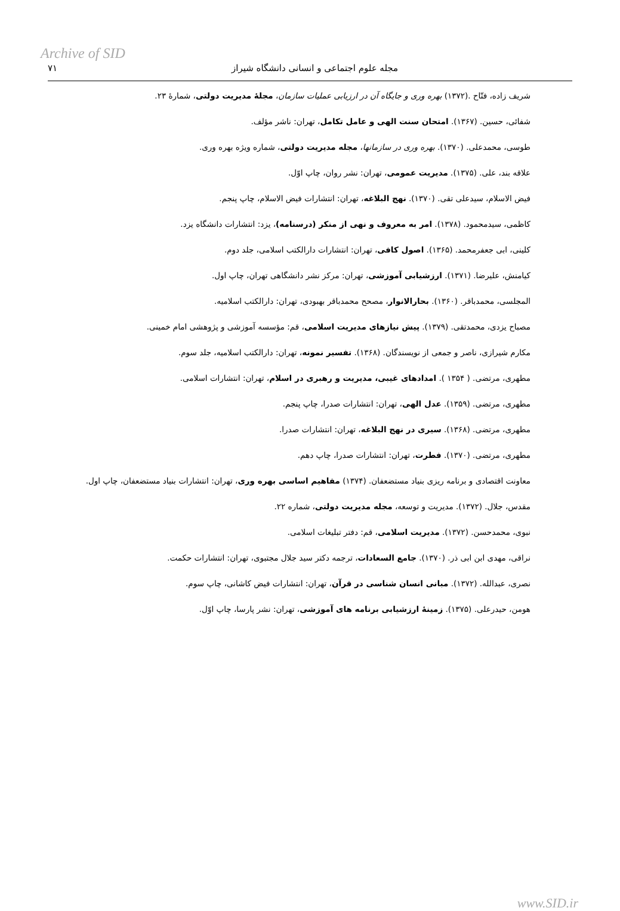Archive of SID
مجله علوم اجتماعی و انسانی دانشگاه شیراز ۷۱
شریف زاده، فتّاح .(۱۳۷۲) بهره وری و جایگاه آن در ارزیابی عملیات سازمان، مجلهٔ مدیریت دولتی، شمارهٔ ۲۳.
شفائی، حسین. (۱۳۶۷). امتحان سنت الهی و عامل تکامل، تهران: ناشر مؤلف.
طوسی، محمدعلی. (۱۳۷۰). بهره وری در سازمانها، مجله مدیریت دولتی، شماره ویژه بهره وری.
علاقه بند، علی. (۱۳۷۵). مدیریت عمومی، تهران: نشر روان، چاپ اوّل.
فیض الاسلام، سیدعلی تقی. (۱۳۷۰). نهج البلاغه، تهران: انتشارات فیض الاسلام، چاپ پنجم.
کاظمی، سیدمحمود. (۱۳۷۸). امر به معروف و نهی از منکر (درسنامه)، یزد: انتشارات دانشگاه یزد.
کلینی، ابی جعفرمحمد. (۱۳۶۵). اصول کافی، تهران: انتشارات دارالکتب اسلامی، جلد دوم.
کیامنش، علیرضا. (۱۳۷۱). ارزشیابی آموزشی، تهران: مرکز نشر دانشگاهی تهران، چاپ اول.
المجلسی، محمدباقر. (۱۳۶۰). بحارالانوار، مصحح محمدباقر بهبودی، تهران: دارالکتب اسلامیه.
مصباح یزدی، محمدتقی. (۱۳۷۹). پیش نیازهای مدیریت اسلامی، قم: مؤسسه آموزشی و پژوهشی امام خمینی.
مکارم شیرازی، ناصر و جمعی از نویسندگان. (۱۳۶۸). تفسیر نمونه، تهران: دارالکتب اسلامیه، جلد سوم.
مطهری، مرتضی. ( ۱۳۵۴ ). امدادهای غیبی، مدیریت و رهبری در اسلام، تهران: انتشارات اسلامی.
مطهری، مرتضی. (۱۳۵۹). عدل الهی، تهران: انتشارات صدرا، چاپ پنجم.
مطهری، مرتضی. (۱۳۶۸). سیری در نهج البلاغه، تهران: انتشارات صدرا.
مطهری، مرتضی. (۱۳۷۰). فطرت، تهران: انتشارات صدرا، چاپ دهم.
معاونت اقتصادی و برنامه ریزی بنیاد مستضعفان. (۱۳۷۴) مفاهیم اساسی بهره وری، تهران: انتشارات بنیاد مستضعفان، چاپ اول.
مقدس، جلال. (۱۳۷۲). مدیریت و توسعه، مجله مدیریت دولتی، شماره ۲۲.
نبوی، محمدحسن. (۱۳۷۲). مدیریت اسلامی، قم: دفتر تبلیغات اسلامی.
نراقی، مهدی ابن ابی ذر. (۱۳۷۰). جامع السعادات، ترجمه دکتر سید جلال مجتبوی، تهران: انتشارات حکمت.
نصری، عبدالله. (۱۳۷۲). مبانی انسان شناسی در قرآن، تهران: انتشارات فیض کاشانی، چاپ سوم.
هومن، حیدرعلی. (۱۳۷۵). زمینهٔ ارزشیابی برنامه های آموزشی، تهران: نشر پارسا، چاپ اوّل.
www.SID.ir